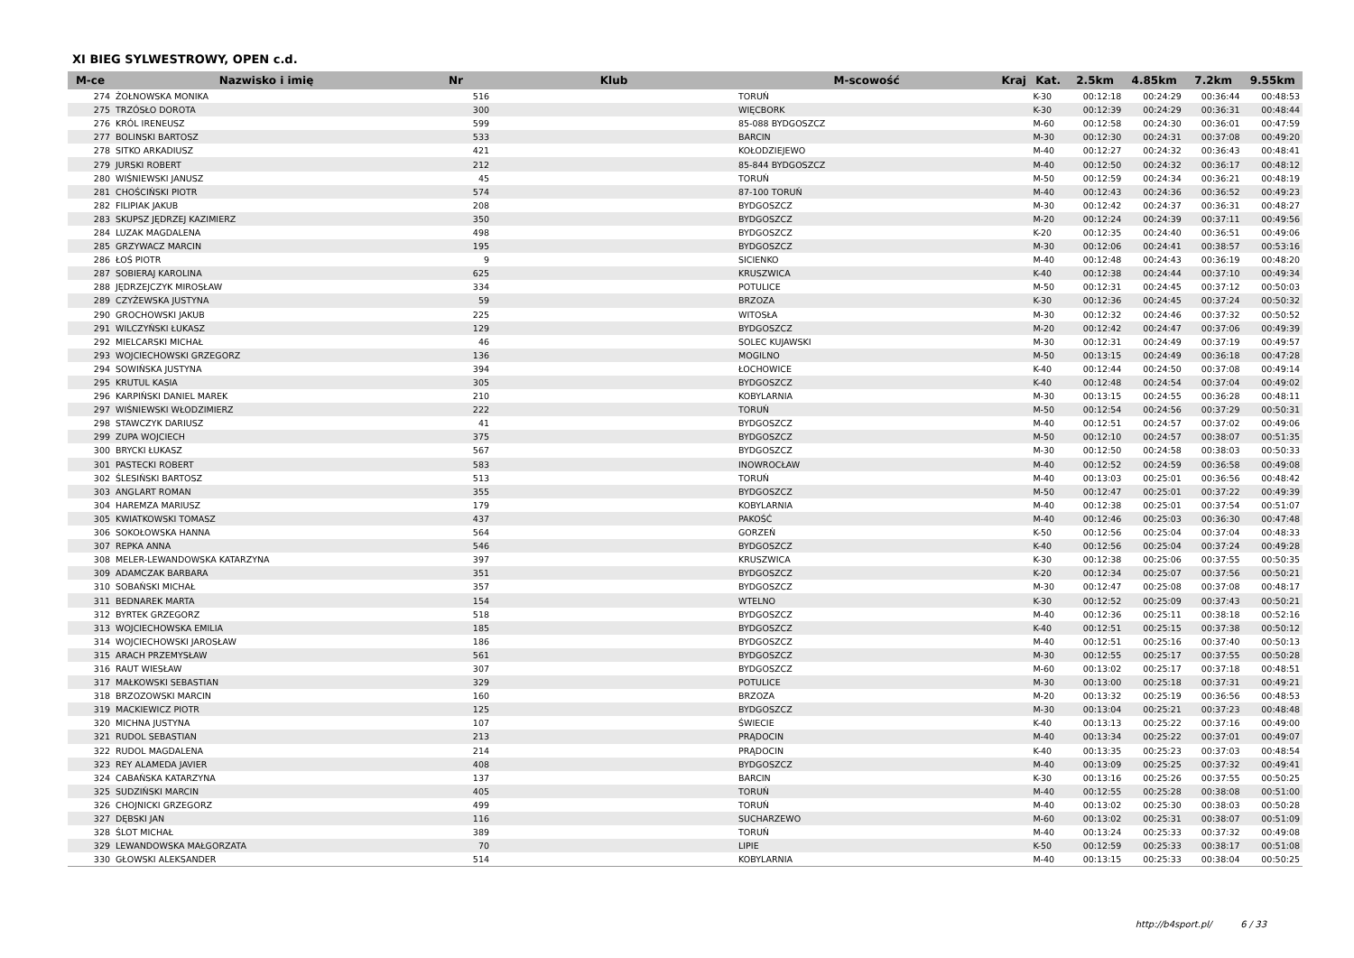XI BIEG SYLWESTROWY, OPEN c.d.
| M-ce | Nazwisko i imię | Nr | Klub | M-scowość | Kraj | Kat. | 2.5km | 4.85km | 7.2km | 9.55km |
| --- | --- | --- | --- | --- | --- | --- | --- | --- | --- | --- |
| 274 | ŻOŁNOWSKA MONIKA | 516 | | TORUŃ | | K-30 | 00:12:18 | 00:24:29 | 00:36:44 | 00:48:53 |
| 275 | TRZÓSŁO DOROTA | 300 | | WIĘCBORK | | K-30 | 00:12:39 | 00:24:29 | 00:36:31 | 00:48:44 |
| 276 | KRÓL IRENEUSZ | 599 | | 85-088 BYDGOSZCZ | | M-60 | 00:12:58 | 00:24:30 | 00:36:01 | 00:47:59 |
| 277 | BOLINSKI BARTOSZ | 533 | | BARCIN | | M-30 | 00:12:30 | 00:24:31 | 00:37:08 | 00:49:20 |
| 278 | SITKO ARKADIUSZ | 421 | | KOŁODZIEJEWO | | M-40 | 00:12:27 | 00:24:32 | 00:36:43 | 00:48:41 |
| 279 | JURSKI ROBERT | 212 | | 85-844 BYDGOSZCZ | | M-40 | 00:12:50 | 00:24:32 | 00:36:17 | 00:48:12 |
| 280 | WIŚNIEWSKI JANUSZ | 45 | | TORUŃ | | M-50 | 00:12:59 | 00:24:34 | 00:36:21 | 00:48:19 |
| 281 | CHOŚCIŃSKI PIOTR | 574 | | 87-100 TORUŃ | | M-40 | 00:12:43 | 00:24:36 | 00:36:52 | 00:49:23 |
| 282 | FILIPIAK JAKUB | 208 | | BYDGOSZCZ | | M-30 | 00:12:42 | 00:24:37 | 00:36:31 | 00:48:27 |
| 283 | SKUPSZ JĘDRZEJ KAZIMIERZ | 350 | | BYDGOSZCZ | | M-20 | 00:12:24 | 00:24:39 | 00:37:11 | 00:49:56 |
| 284 | LUZAK MAGDALENA | 498 | | BYDGOSZCZ | | K-20 | 00:12:35 | 00:24:40 | 00:36:51 | 00:49:06 |
| 285 | GRZYWACZ MARCIN | 195 | | BYDGOSZCZ | | M-30 | 00:12:06 | 00:24:41 | 00:38:57 | 00:53:16 |
| 286 | ŁOŚ PIOTR | 9 | | SICIENKO | | M-40 | 00:12:48 | 00:24:43 | 00:36:19 | 00:48:20 |
| 287 | SOBIERAJ KAROLINA | 625 | | KRUSZWICA | | K-40 | 00:12:38 | 00:24:44 | 00:37:10 | 00:49:34 |
| 288 | JĘDRZEJCZYK MIROSŁAW | 334 | | POTULICE | | M-50 | 00:12:31 | 00:24:45 | 00:37:12 | 00:50:03 |
| 289 | CZYŻEWSKA JUSTYNA | 59 | | BRZOZA | | K-30 | 00:12:36 | 00:24:45 | 00:37:24 | 00:50:32 |
| 290 | GROCHOWSKI JAKUB | 225 | | WITOSŁA | | M-30 | 00:12:32 | 00:24:46 | 00:37:32 | 00:50:52 |
| 291 | WILCZYŃSKI ŁUKASZ | 129 | | BYDGOSZCZ | | M-20 | 00:12:42 | 00:24:47 | 00:37:06 | 00:49:39 |
| 292 | MIELCARSKI MICHAŁ | 46 | | SOLEC KUJAWSKI | | M-30 | 00:12:31 | 00:24:49 | 00:37:19 | 00:49:57 |
| 293 | WOJCIECHOWSKI GRZEGORZ | 136 | | MOGILNO | | M-50 | 00:13:15 | 00:24:49 | 00:36:18 | 00:47:28 |
| 294 | SOWIŃSKA JUSTYNA | 394 | | ŁOCHOWICE | | K-40 | 00:12:44 | 00:24:50 | 00:37:08 | 00:49:14 |
| 295 | KRUTUL KASIA | 305 | | BYDGOSZCZ | | K-40 | 00:12:48 | 00:24:54 | 00:37:04 | 00:49:02 |
| 296 | KARPIŃSKI DANIEL MAREK | 210 | | KOBYLARNIA | | M-30 | 00:13:15 | 00:24:55 | 00:36:28 | 00:48:11 |
| 297 | WIŚNIEWSKI WŁODZIMIERZ | 222 | | TORUŃ | | M-50 | 00:12:54 | 00:24:56 | 00:37:29 | 00:50:31 |
| 298 | STAWCZYK DARIUSZ | 41 | | BYDGOSZCZ | | M-40 | 00:12:51 | 00:24:57 | 00:37:02 | 00:49:06 |
| 299 | ZUPA WOJCIECH | 375 | | BYDGOSZCZ | | M-50 | 00:12:10 | 00:24:57 | 00:38:07 | 00:51:35 |
| 300 | BRYCKI ŁUKASZ | 567 | | BYDGOSZCZ | | M-30 | 00:12:50 | 00:24:58 | 00:38:03 | 00:50:33 |
| 301 | PASTECKI ROBERT | 583 | | INOWROCŁAW | | M-40 | 00:12:52 | 00:24:59 | 00:36:58 | 00:49:08 |
| 302 | ŚLESIŃSKI BARTOSZ | 513 | | TORUŃ | | M-40 | 00:13:03 | 00:25:01 | 00:36:56 | 00:48:42 |
| 303 | ANGLART ROMAN | 355 | | BYDGOSZCZ | | M-50 | 00:12:47 | 00:25:01 | 00:37:22 | 00:49:39 |
| 304 | HAREMZA MARIUSZ | 179 | | KOBYLARNIA | | M-40 | 00:12:38 | 00:25:01 | 00:37:54 | 00:51:07 |
| 305 | KWIATKOWSKI TOMASZ | 437 | | PAKOŚĆ | | M-40 | 00:12:46 | 00:25:03 | 00:36:30 | 00:47:48 |
| 306 | SOKOŁOWSKA HANNA | 564 | | GORZEŃ | | K-50 | 00:12:56 | 00:25:04 | 00:37:04 | 00:48:33 |
| 307 | REPKA ANNA | 546 | | BYDGOSZCZ | | K-40 | 00:12:56 | 00:25:04 | 00:37:24 | 00:49:28 |
| 308 | MELER-LEWANDOWSKA KATARZYNA | 397 | | KRUSZWICA | | K-30 | 00:12:38 | 00:25:06 | 00:37:55 | 00:50:35 |
| 309 | ADAMCZAK BARBARA | 351 | | BYDGOSZCZ | | K-20 | 00:12:34 | 00:25:07 | 00:37:56 | 00:50:21 |
| 310 | SOBAŃSKI MICHAŁ | 357 | | BYDGOSZCZ | | M-30 | 00:12:47 | 00:25:08 | 00:37:08 | 00:48:17 |
| 311 | BEDNAREK MARTA | 154 | | WTELNO | | K-30 | 00:12:52 | 00:25:09 | 00:37:43 | 00:50:21 |
| 312 | BYRTEK GRZEGORZ | 518 | | BYDGOSZCZ | | M-40 | 00:12:36 | 00:25:11 | 00:38:18 | 00:52:16 |
| 313 | WOJCIECHOWSKA EMILIA | 185 | | BYDGOSZCZ | | K-40 | 00:12:51 | 00:25:15 | 00:37:38 | 00:50:12 |
| 314 | WOJCIECHOWSKI JAROSŁAW | 186 | | BYDGOSZCZ | | M-40 | 00:12:51 | 00:25:16 | 00:37:40 | 00:50:13 |
| 315 | ARACH PRZEMYSŁAW | 561 | | BYDGOSZCZ | | M-30 | 00:12:55 | 00:25:17 | 00:37:55 | 00:50:28 |
| 316 | RAUT WIESŁAW | 307 | | BYDGOSZCZ | | M-60 | 00:13:02 | 00:25:17 | 00:37:18 | 00:48:51 |
| 317 | MAŁKOWSKI SEBASTIAN | 329 | | POTULICE | | M-30 | 00:13:00 | 00:25:18 | 00:37:31 | 00:49:21 |
| 318 | BRZOZOWSKI MARCIN | 160 | | BRZOZA | | M-20 | 00:13:32 | 00:25:19 | 00:36:56 | 00:48:53 |
| 319 | MACKIEWICZ PIOTR | 125 | | BYDGOSZCZ | | M-30 | 00:13:04 | 00:25:21 | 00:37:23 | 00:48:48 |
| 320 | MICHNA JUSTYNA | 107 | | ŚWIECIE | | K-40 | 00:13:13 | 00:25:22 | 00:37:16 | 00:49:00 |
| 321 | RUDOL SEBASTIAN | 213 | | PRĄDOCIN | | M-40 | 00:13:34 | 00:25:22 | 00:37:01 | 00:49:07 |
| 322 | RUDOL MAGDALENA | 214 | | PRĄDOCIN | | K-40 | 00:13:35 | 00:25:23 | 00:37:03 | 00:48:54 |
| 323 | REY ALAMEDA JAVIER | 408 | | BYDGOSZCZ | | M-40 | 00:13:09 | 00:25:25 | 00:37:32 | 00:49:41 |
| 324 | CABAŃSKA KATARZYNA | 137 | | BARCIN | | K-30 | 00:13:16 | 00:25:26 | 00:37:55 | 00:50:25 |
| 325 | SUDZIŃSKI MARCIN | 405 | | TORUŃ | | M-40 | 00:12:55 | 00:25:28 | 00:38:08 | 00:51:00 |
| 326 | CHOJNICKI GRZEGORZ | 499 | | TORUŃ | | M-40 | 00:13:02 | 00:25:30 | 00:38:03 | 00:50:28 |
| 327 | DĘBSKI JAN | 116 | | SUCHARZEWO | | M-60 | 00:13:02 | 00:25:31 | 00:38:07 | 00:51:09 |
| 328 | ŚLOT MICHAŁ | 389 | | TORUŃ | | M-40 | 00:13:24 | 00:25:33 | 00:37:32 | 00:49:08 |
| 329 | LEWANDOWSKA MAŁGORZATA | 70 | | LIPIE | | K-50 | 00:12:59 | 00:25:33 | 00:38:17 | 00:51:08 |
| 330 | GŁOWSKI ALEKSANDER | 514 | | KOBYLARNIA | | M-40 | 00:13:15 | 00:25:33 | 00:38:04 | 00:50:25 |
http://b4sport.pl/ 6 / 33